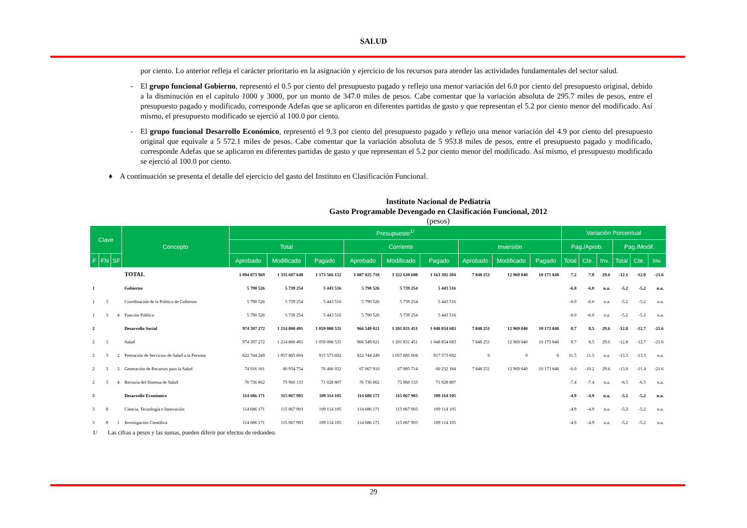SALUD
por ciento. Lo anterior refleja el carácter prioritario en la asignación y ejercicio de los recursos para atender las actividades fundamentales del sector salud.
- El grupo funcional Gobierno, representó el 0.5 por ciento del presupuesto pagado y reflejo una menor variación del 6.0 por ciento del presupuesto original, debido a la disminución en el capítulo 1000 y 3000, por un monto de 347.0 miles de pesos. Cabe comentar que la variación absoluta de 295.7 miles de pesos, entre el presupuesto pagado y modificado, corresponde Adefas que se aplicaron en diferentes partidas de gasto y que representan el 5.2 por ciento menor del modificado. Así mismo, el presupuesto modificado se ejerció al 100.0 por ciento.
- El grupo funcional Desarrollo Económico, representó el 9.3 por ciento del presupuesto pagado y reflejo una menor variación del 4.9 por ciento del presupuesto original que equivale a 5 572.1 miles de pesos. Cabe comentar que la variación absoluta de 5 953.8 miles de pesos, entre el presupuesto pagado y modificado, corresponde Adefas que se aplicaron en diferentes partidas de gasto y que representan el 5.2 por ciento menor del modificado. Así mismo, el presupuesto modificado se ejerció al 100.0 por ciento.
♦ A continuación se presenta el detalle del ejercicio del gasto del Instituto en Clasificación Funcional.
Instituto Nacional de Pediatría
Gasto Programable Devengado en Clasificación Funcional, 2012
(pesos)
| Clave | | | Concepto | Presupuesto<sup>1/</sup> | | | | | | | | | Variación Porcentual | | | | | |
| --- | --- | --- | --- | --- | --- | --- | --- | --- | --- | --- | --- | --- | --- | --- | --- | --- | --- | --- |
| | | | | Total | | | Corriente | | | Inversión | | | Pag./Aprob. | | | Pag./Modif. | | |
| F | FN | SF | | Aprobado | Modificado | Pagado | Aprobado | Modificado | Pagado | Aprobado | Modificado | Pagado | Total | Cte. | Inv. | Total | Cte. | Inv. |
| | | | TOTAL | 1 094 873 969 | 1 335 607 648 | 1 173 566 152 | 1 087 025 718 | 1 322 638 608 | 1 163 392 304 | 7 848 251 | 12 969 040 | 10 173 848 | 7.2 | 7.0 | 29.6 | -12.1 | -12.0 | -21.6 |
| 1 | | | Gobierno | 5 790 526 | 5 739 254 | 5 443 516 | 5 790 526 | 5 739 254 | 5 443 516 | | | | -6.0 | -6.0 | n.a. | -5.2 | -5.2 | n.a. |
| 1 | 3 | | Coordinación de la Política de Gobierno | 5 790 526 | 5 739 254 | 5 443 516 | 5 790 526 | 5 739 254 | 5 443 516 | | | | -6.0 | -6.0 | n.a. | -5.2 | -5.2 | n.a. |
| 1 | 3 | 4 | Función Pública | 5 790 526 | 5 739 254 | 5 443 516 | 5 790 526 | 5 739 254 | 5 443 516 | | | | -6.0 | -6.0 | n.a. | -5.2 | -5.2 | n.a. |
| 2 | | | Desarrollo Social | 974 397 272 | 1 214 800 491 | 1 059 008 531 | 966 549 021 | 1 201 831 451 | 1 048 834 683 | 7 848 251 | 12 969 040 | 10 173 848 | 8.7 | 8.5 | 29.6 | -12.8 | -12.7 | -21.6 |
| 2 | 3 | | Salud | 974 397 272 | 1 214 800 491 | 1 059 008 531 | 966 549 021 | 1 201 831 451 | 1 048 834 683 | 7 848 251 | 12 969 040 | 10 173 848 | 8.7 | 8.5 | 29.6 | -12.8 | -12.7 | -21.6 |
| 2 | 3 | 2 | Prestación de Servicios de Salud a la Persona | 822 744 249 | 1 057 885 604 | 917 573 692 | 822 744 249 | 1 057 885 604 | 917 573 692 | 0 | 0 | 0 | 11.5 | 11.5 | n.a. | -13.3 | -13.3 | n.a. |
| 2 | 3 | 3 | Generación de Recursos para la Salud | 74 916 161 | 80 954 754 | 70 406 032 | 67 067 910 | 67 985 714 | 60 232 184 | 7 848 251 | 12 969 040 | 10 173 848 | -6.0 | -10.2 | 29.6 | -13.0 | -11.4 | -21.6 |
| 2 | 3 | 4 | Rectoría del Sistema de Salud | 76 736 862 | 75 960 133 | 71 028 807 | 76 736 862 | 75 960 133 | 71 028 807 | | | | -7.4 | -7.4 | n.a. | -6.5 | -6.5 | n.a. |
| 3 | | | Desarrollo Económico | 114 686 171 | 115 067 903 | 109 114 105 | 114 686 171 | 115 067 903 | 109 114 105 | | | | -4.9 | -4.9 | n.a. | -5.2 | -5.2 | n.a. |
| 3 | 8 | | Ciencia, Tecnología e Innovación | 114 686 171 | 115 067 903 | 109 114 105 | 114 686 171 | 115 067 903 | 109 114 105 | | | | -4.9 | -4.9 | n.a. | -5.2 | -5.2 | n.a. |
| 3 | 8 | 1 | Investigación Científica | 114 686 171 | 115 067 903 | 109 114 105 | 114 686 171 | 115 067 903 | 109 114 105 | | | | -4.9 | -4.9 | n.a. | -5.2 | -5.2 | n.a. |
1/ Las cifras a pesos y las sumas, pueden diferir por efectos de redondeo.
29